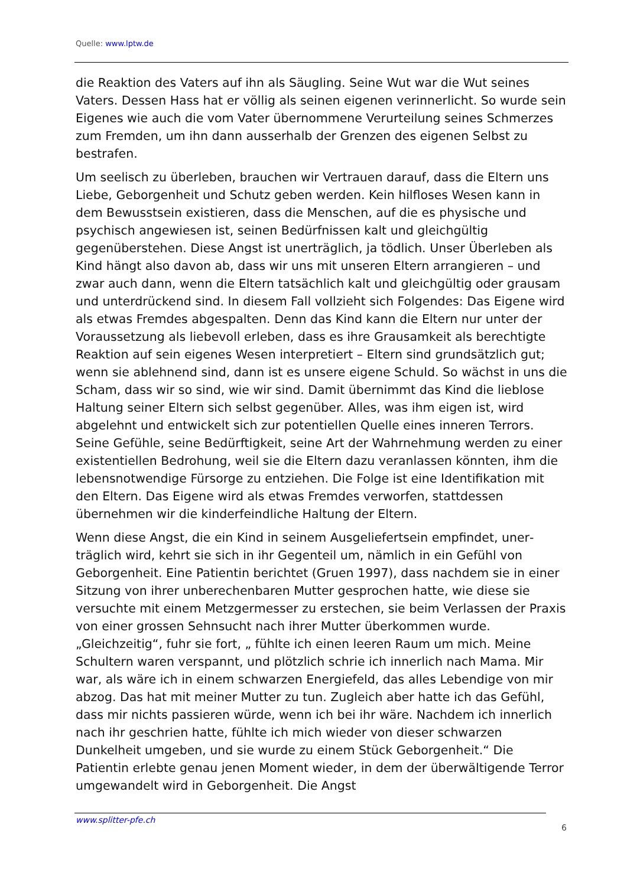Quelle: www.lptw.de
die Reaktion des Vaters auf ihn als Säugling. Seine Wut war die Wut seines Vaters. Dessen Hass hat er völlig als seinen eigenen verinnerlicht. So wurde sein Eigenes wie auch die vom Vater übernommene Verurteilung seines Schmerzes zum Fremden, um ihn dann ausserhalb der Grenzen des eigenen Selbst zu bestrafen.
Um seelisch zu überleben, brauchen wir Vertrauen darauf, dass die Eltern uns Liebe, Geborgenheit und Schutz geben werden. Kein hilfloses Wesen kann in dem Bewusstsein existieren, dass die Menschen, auf die es physi­sche und psychisch angewiesen ist, seinen Bedürfnissen kalt und gleichgültig gegenüberstehen. Diese Angst ist unerträglich, ja tödlich. Unser Überleben als Kind hängt also davon ab, dass wir uns mit unseren Eltern arrangieren – und zwar auch dann, wenn die Eltern tatsächlich kalt und gleichgültig oder grausam und unterdrückend sind. In diesem Fall vollzieht sich Folgendes: Das Eigene wird als etwas Fremdes abgespalten. Denn das Kind kann die Eltern nur unter der Voraussetzung als liebevoll erleben, dass es ihre Grau­samkeit als berechtigte Reaktion auf sein eigenes Wesen interpretiert – Eltern sind grundsätzlich gut; wenn sie ablehnend sind, dann ist es unsere eigene Schuld. So wächst in uns die Scham, dass wir so sind, wie wir sind. Damit übernimmt das Kind die lieblose Haltung seiner Eltern sich selbst gegenüber. Alles, was ihm eigen ist, wird abgelehnt und entwickelt sich zur potentiellen Quelle eines inneren Terrors. Seine Gefühle, seine Bedürftigkeit, seine Art der Wahrnehmung werden zu einer existentiellen Bedrohung, weil sie die Eltern dazu veranlassen könnten, ihm die lebensnotwendige Fürsorge zu entziehen. Die Folge ist eine Identifikation mit den Eltern. Das Eigene wird als etwas Fremdes verworfen, stattdessen übernehmen wir die kinder­feindliche Haltung der Eltern.
Wenn diese Angst, die ein Kind in seinem Ausgeliefertsein empfindet, uner­träglich wird, kehrt sie sich in ihr Gegenteil um, nämlich in ein Gefühl von Geborgenheit. Eine Patientin berichtet (Gruen 1997), dass nachdem sie in einer Sitzung von ihrer unberechenbaren Mutter gesprochen hatte, wie diese sie versuchte mit einem Metzgermesser zu erstechen, sie beim Verlassen der Praxis von einer grossen Sehnsucht nach ihrer Mutter überkommen wurde. „Gleichzeitig“, fuhr sie fort, „ fühlte ich einen leeren Raum um mich. Meine Schultern waren verspannt, und plötzlich schrie ich innerlich nach Mama. Mir war, als wäre ich in einem schwarzen Energiefeld, das alles Lebendige von mir abzog. Das hat mit meiner Mutter zu tun. Zugleich aber hatte ich das Gefühl, dass mir nichts passieren würde, wenn ich bei ihr wäre. Nachdem ich innerlich nach ihr geschrien hatte, fühlte ich mich wieder von dieser schwarzen Dunkelheit umgeben, und sie wurde zu einem Stück Geborgenheit.“ Die Patientin erlebte genau jenen Moment wieder, in dem der überwältigende Terror umgewandelt wird in Geborgenheit. Die Angst
www.splitter-pfe.ch
6